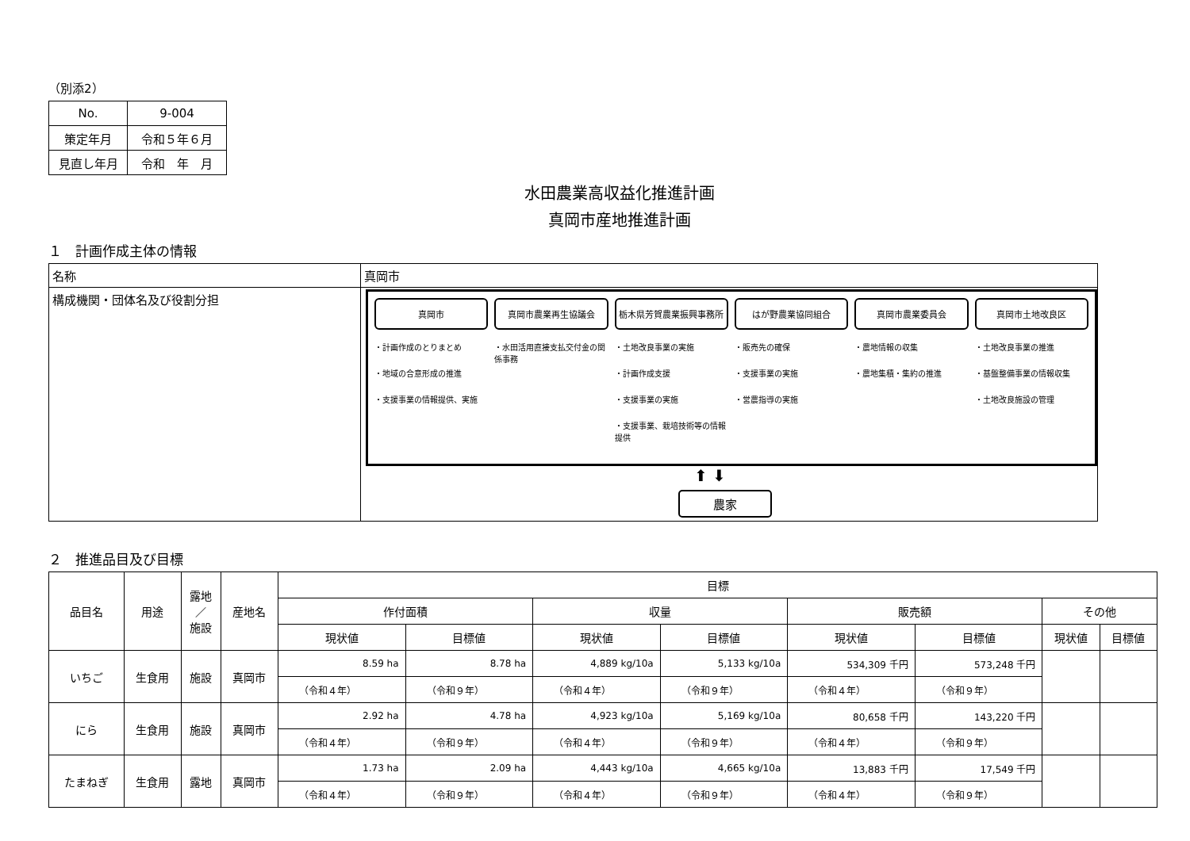（別添2）
| No. | 9-004 |
| 策定年月 | 令和５年６月 |
| 見直し年月 | 令和 年 月 |
水田農業高収益化推進計画
真岡市産地推進計画
１　計画作成主体の情報
| 名称 | 真岡市 |
| 構成機関・団体名及び役割分担 | 真岡市 ・計画作成のとりまとめ ・地域の合意形成の推進 ・支援事業の情報提供、実施 真岡市農業再生協議会 ・水田活用直接支払交付金の関係事務 栃木県芳賀農業振興事務所 ・土地改良事業の実施 ・計画作成支援 ・支援事業の実施 ・支援事業、栽培技術等の情報提供 はが野農業協同組合 ・販売先の確保 ・支援事業の実施 ・営農指導の実施 真岡市農業委員会 ・農地情報の収集 ・農地集積・集約の推進 真岡市土地改良区 ・土地改良事業の推進 ・基盤整備事業の情報収集 ・土地改良施設の管理 ⬆ ⬇ 農家 |
２　推進品目及び目標
| 品目名 | 用途 | 露地 ／ 施設 | 産地名 | 目標 | | | | | | | |
| --- | --- | --- | --- | --- | --- | --- | --- | --- | --- | --- | --- |
| | | | | 作付面積 | | 収量 | | 販売額 | | その他 | |
| | | | | 現状値 | 目標値 | 現状値 | 目標値 | 現状値 | 目標値 | 現状値 | 目標値 |
| いちご | 生食用 | 施設 | 真岡市 | 8.59 ha | 8.78 ha | 4,889 kg/10a | 5,133 kg/10a | 534,309 千円 | 573,248 千円 | | |
| | | | | （令和４年） | （令和９年） | （令和４年） | （令和９年） | （令和４年） | （令和９年） | | |
| にら | 生食用 | 施設 | 真岡市 | 2.92 ha | 4.78 ha | 4,923 kg/10a | 5,169 kg/10a | 80,658 千円 | 143,220 千円 | | |
| | | | | （令和４年） | （令和９年） | （令和４年） | （令和９年） | （令和４年） | （令和９年） | | |
| たまねぎ | 生食用 | 露地 | 真岡市 | 1.73 ha | 2.09 ha | 4,443 kg/10a | 4,665 kg/10a | 13,883 千円 | 17,549 千円 | | |
| | | | | （令和４年） | （令和９年） | （令和４年） | （令和９年） | （令和４年） | （令和９年） | | |